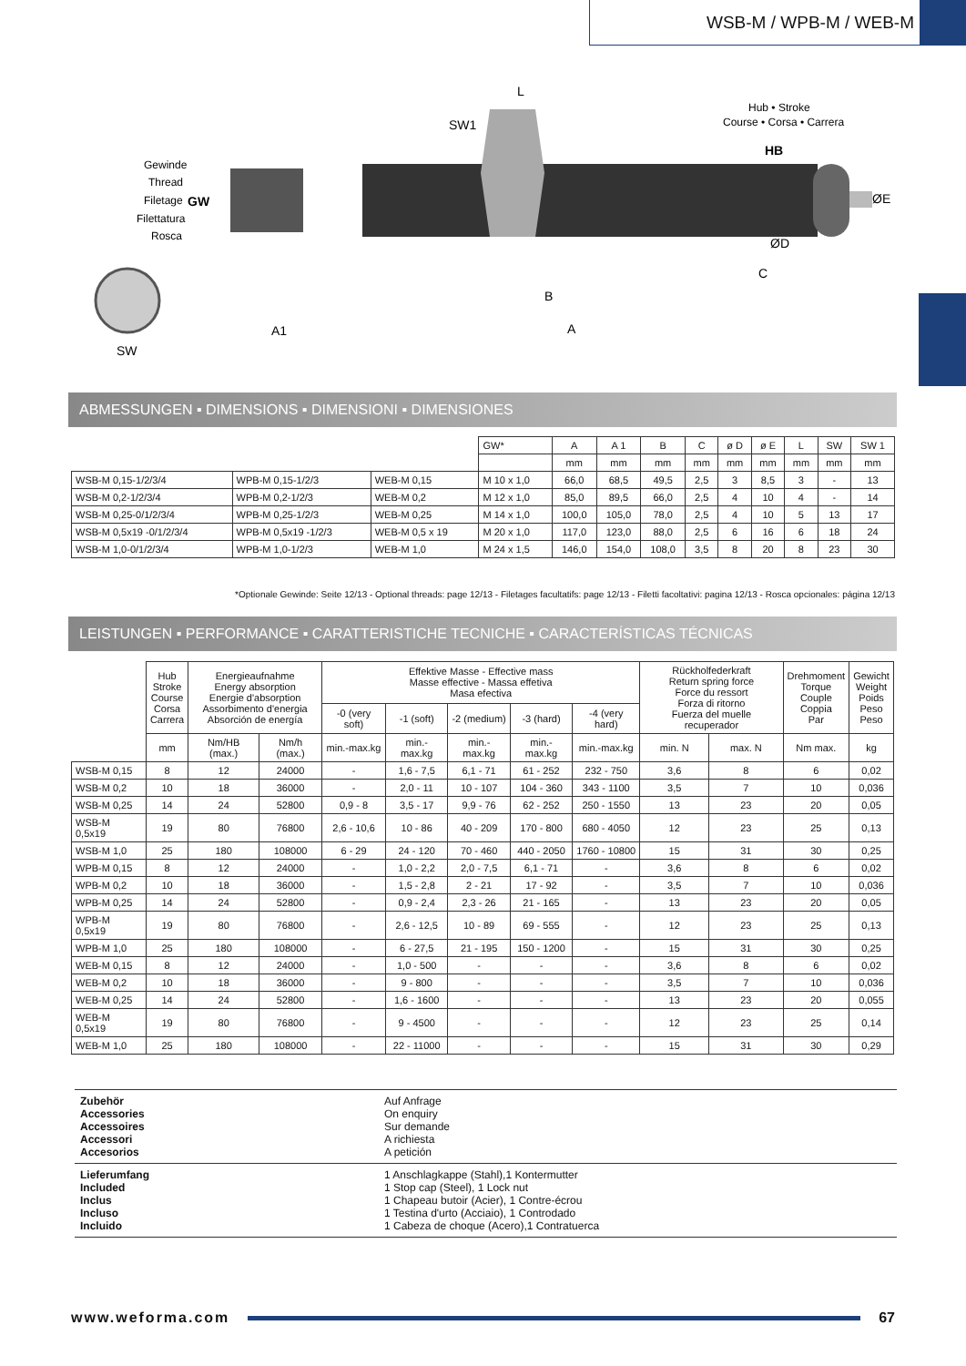WSB-M / WPB-M / WEB-M
Gewinde
Thread
Filetage
Filettatura
Rosca
GW
SW
A1
SW1
L
B
A
Hub • Stroke
Course • Corsa • Carrera
HB
C
ØD
ØE
ABMESSUNGEN ▪ DIMENSIONS ▪ DIMENSIONI ▪ DIMENSIONES
| | | | GW* | A | A 1 | B | C | ø D | ø E | L | SW | SW 1 |
| | | | | mm | mm | mm | mm | mm | mm | mm | mm | mm |
| WSB-M 0,15-1/2/3/4 | WPB-M 0,15-1/2/3 | WEB-M 0,15 | M 10 x 1,0 | 66,0 | 68,5 | 49,5 | 2,5 | 3 | 8,5 | 3 | - | 13 |
| WSB-M 0,2-1/2/3/4 | WPB-M 0,2-1/2/3 | WEB-M 0,2 | M 12 x 1,0 | 85,0 | 89,5 | 66,0 | 2,5 | 4 | 10 | 4 | - | 14 |
| WSB-M 0,25-0/1/2/3/4 | WPB-M 0,25-1/2/3 | WEB-M 0,25 | M 14 x 1,0 | 100,0 | 105,0 | 78,0 | 2,5 | 4 | 10 | 5 | 13 | 17 |
| WSB-M 0,5x19 -0/1/2/3/4 | WPB-M 0,5x19 -1/2/3 | WEB-M 0,5 x 19 | M 20 x 1,0 | 117,0 | 123,0 | 88,0 | 2,5 | 6 | 16 | 6 | 18 | 24 |
| WSB-M 1,0-0/1/2/3/4 | WPB-M 1,0-1/2/3 | WEB-M 1,0 | M 24 x 1,5 | 146,0 | 154,0 | 108,0 | 3,5 | 8 | 20 | 8 | 23 | 30 |
*Optionale Gewinde: Seite 12/13 - Optional threads: page 12/13 - Filetages facultatifs: page 12/13 - Filetti facoltativi: pagina 12/13 - Rosca opcionales: página 12/13
LEISTUNGEN ▪ PERFORMANCE ▪ CARATTERISTICHE TECNICHE ▪ CARACTERÍSTICAS TÉCNICAS
| | Hub Stroke Course Corsa Carrera | Energieaufnahme Energy absorption Energie d'absorption Assorbimento d'energia Absorción de energía | | Effektive Masse - Effective mass Masse effective - Massa effetiva Masa efectiva | | | | | Rückholfederkraft Return spring force Force du ressort Forza di ritorno Fuerza del muelle recuperador | | Drehmoment Torque Couple Coppia Par | Gewicht Weight Poids Peso Peso |
| | | | | -0 (very soft) | -1 (soft) | -2 (medium) | -3 (hard) | -4 (very hard) | | | | |
| | mm | Nm/HB (max.) | Nm/h (max.) | min.-max.kg | min.-max.kg | min.-max.kg | min.-max.kg | min.-max.kg | min. N | max. N | Nm max. | kg |
| WSB-M 0,15 | 8 | 12 | 24000 | - | 1,6 - 7,5 | 6,1 - 71 | 61 - 252 | 232 - 750 | 3,6 | 8 | 6 | 0,02 |
| WSB-M 0,2 | 10 | 18 | 36000 | - | 2,0 - 11 | 10 - 107 | 104 - 360 | 343 - 1100 | 3,5 | 7 | 10 | 0,036 |
| WSB-M 0,25 | 14 | 24 | 52800 | 0,9 - 8 | 3,5 - 17 | 9,9 - 76 | 62 - 252 | 250 - 1550 | 13 | 23 | 20 | 0,05 |
| WSB-M 0,5x19 | 19 | 80 | 76800 | 2,6 - 10,6 | 10 - 86 | 40 - 209 | 170 - 800 | 680 - 4050 | 12 | 23 | 25 | 0,13 |
| WSB-M 1,0 | 25 | 180 | 108000 | 6 - 29 | 24 - 120 | 70 - 460 | 440 - 2050 | 1760 - 10800 | 15 | 31 | 30 | 0,25 |
| WPB-M 0,15 | 8 | 12 | 24000 | - | 1,0 - 2,2 | 2,0 - 7,5 | 6,1 - 71 | - | 3,6 | 8 | 6 | 0,02 |
| WPB-M 0,2 | 10 | 18 | 36000 | - | 1,5 - 2,8 | 2 - 21 | 17 - 92 | - | 3,5 | 7 | 10 | 0,036 |
| WPB-M 0,25 | 14 | 24 | 52800 | - | 0,9 - 2,4 | 2,3 - 26 | 21 - 165 | - | 13 | 23 | 20 | 0,05 |
| WPB-M 0,5x19 | 19 | 80 | 76800 | - | 2,6 - 12,5 | 10 - 89 | 69 - 555 | - | 12 | 23 | 25 | 0,13 |
| WPB-M 1,0 | 25 | 180 | 108000 | - | 6 - 27,5 | 21 - 195 | 150 - 1200 | - | 15 | 31 | 30 | 0,25 |
| WEB-M 0,15 | 8 | 12 | 24000 | - | 1,0 - 500 | - | - | - | 3,6 | 8 | 6 | 0,02 |
| WEB-M 0,2 | 10 | 18 | 36000 | - | 9 - 800 | - | - | - | 3,5 | 7 | 10 | 0,036 |
| WEB-M 0,25 | 14 | 24 | 52800 | - | 1,6 - 1600 | - | - | - | 13 | 23 | 20 | 0,055 |
| WEB-M 0,5x19 | 19 | 80 | 76800 | - | 9 - 4500 | - | - | - | 12 | 23 | 25 | 0,14 |
| WEB-M 1,0 | 25 | 180 | 108000 | - | 22 - 11000 | - | - | - | 15 | 31 | 30 | 0,29 |
Zubehör
Accessories
Accessoires
Accessori
Accesorios
Auf Anfrage
On enquiry
Sur demande
A richiesta
A petición
Lieferumfang
Included
Inclus
Incluso
Incluido
1 Anschlagkappe (Stahl),1 Kontermutter
1 Stop cap (Steel), 1 Lock nut
1 Chapeau butoir (Acier), 1 Contre-écrou
1 Testina d'urto (Acciaio), 1 Controdado
1 Cabeza de choque (Acero),1 Contratuerca
www.weforma.com 67